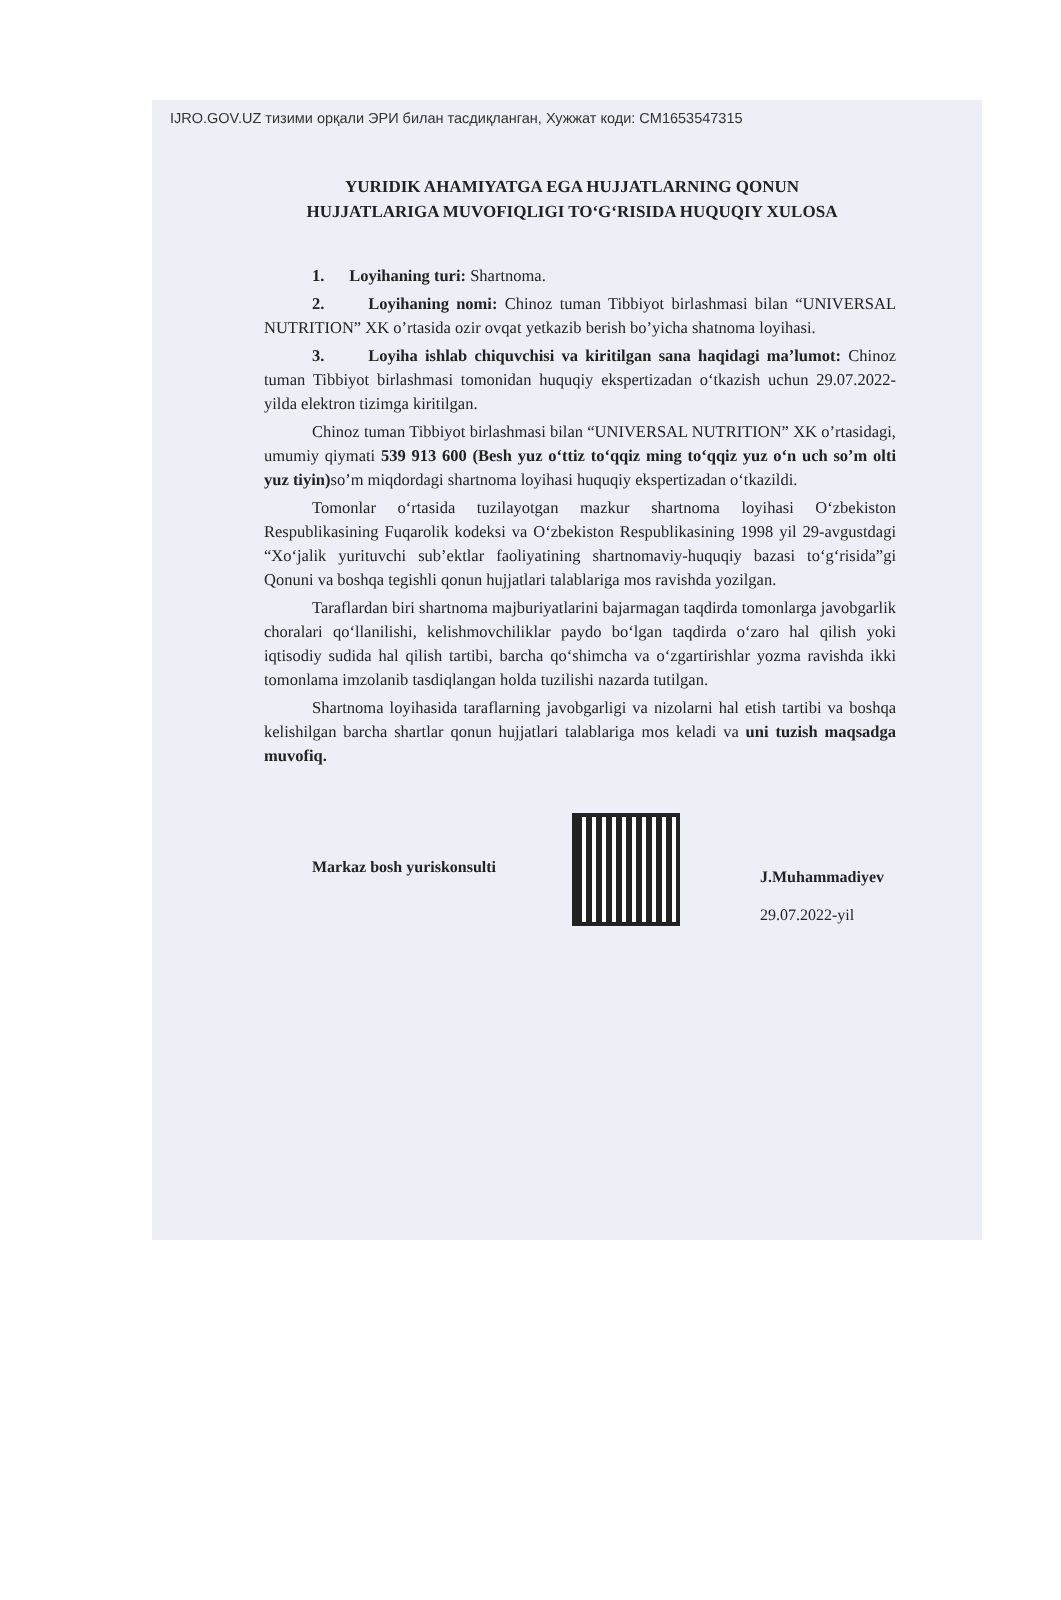IJRO.GOV.UZ тизими орқали ЭРИ билан тасдиқланган, Хужжат коди: CM1653547315
YURIDIK AHAMIYATGA EGA HUJJATLARNING QONUN HUJJATLARIGA MUVOFIQLIGI TO‘G‘RISIDA HUQUQIY XULOSA
1. Loyihaning turi: Shartnoma.
2. Loyihaning nomi: Chinoz tuman Tibbiyot birlashmasi bilan “UNIVERSAL NUTRITION” XK o’rtasida ozir ovqat yetkazib berish bo’yicha shatnoma loyihasi.
3. Loyiha ishlab chiquvchisi va kiritilgan sana haqidagi ma’lumot: Chinoz tuman Tibbiyot birlashmasi tomonidan huquqiy ekspertizadan o‘tkazish uchun 29.07.2022-yilda elektron tizimga kiritilgan.
Chinoz tuman Tibbiyot birlashmasi bilan “UNIVERSAL NUTRITION” XK o’rtasidagi, umumiy qiymati 539 913 600 (Besh yuz o‘ttiz to‘qqiz ming to‘qqiz yuz o‘n uch so’m olti yuz tiyin) so’m miqdordagi shartnoma loyihasi huquqiy ekspertizadan o‘tkazildi.
Tomonlar o‘rtasida tuzilayotgan mazkur shartnoma loyihasi O‘zbekiston Respublikasining Fuqarolik kodeksi va O‘zbekiston Respublikasining 1998 yil 29-avgustdagi “Xo‘jalik yurituvchi sub’ektlar faoliyatining shartnomaviy-huquqiy bazasi to‘g‘risida”gi Qonuni va boshqa tegishli qonun hujjatlari talablariga mos ravishda yozilgan.
Taraflardan biri shartnoma majburiyatlarini bajarmagan taqdirda tomonlarga javobgarlik choralari qo‘llanilishi, kelishmovchiliklar paydo bo‘lgan taqdirda o‘zaro hal qilish yoki iqtisodiy sudida hal qilish tartibi, barcha qo‘shimcha va o‘zgartirishlar yozma ravishda ikki tomonlama imzolanib tasdiqlangan holda tuzilishi nazarda tutilgan.
Shartnoma loyihasida taraflarning javobgarligi va nizolarni hal etish tartibi va boshqa kelishilgan barcha shartlar qonun hujjatlari talablariga mos keladi va uni tuzish maqsadga muvofiq.
Markaz bosh yuriskonsulti
J.Muhammadiyev
29.07.2022-yil